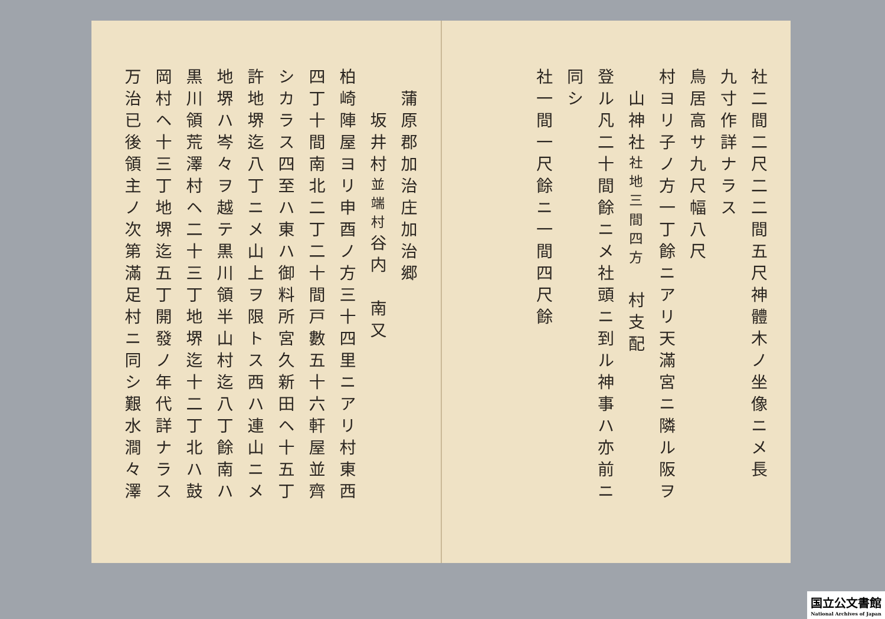蒲原郡加治庄加治郷
　　坂井村並端村谷内　南又
柏崎陣屋ヨリ申酉ノ方三十四里ニアリ村東西
四丁十間南北二丁二十間戸數五十六軒屋並齊
シカラス四至ハ東ハ御料所宮久新田ヘ十五丁
許地堺迄八丁ニメ山上ヲ限トス西ハ連山ニメ
地堺ハ岑々ヲ越テ黒川領半山村迄八丁餘南ハ
黒川領荒澤村ヘ二十三丁地堺迄十二丁北ハ鼓
岡村ヘ十三丁地堺迄五丁開發ノ年代詳ナラス
万治已後領主ノ次第滿足村ニ同シ艱水澗々澤
社二間二尺二二間五尺神體木ノ坐像ニメ長
九寸作詳ナラス
鳥居高サ九尺幅八尺
村ヨリ子ノ方一丁餘ニアリ天滿宮ニ隣ル阪ヲ
　山神社社地三間四方　村支配
登ル凡二十間餘ニメ社頭ニ到ル神事ハ亦前ニ
同シ
社一間一尺餘ニ一間四尺餘
国立公文書館
National Archives of Japan